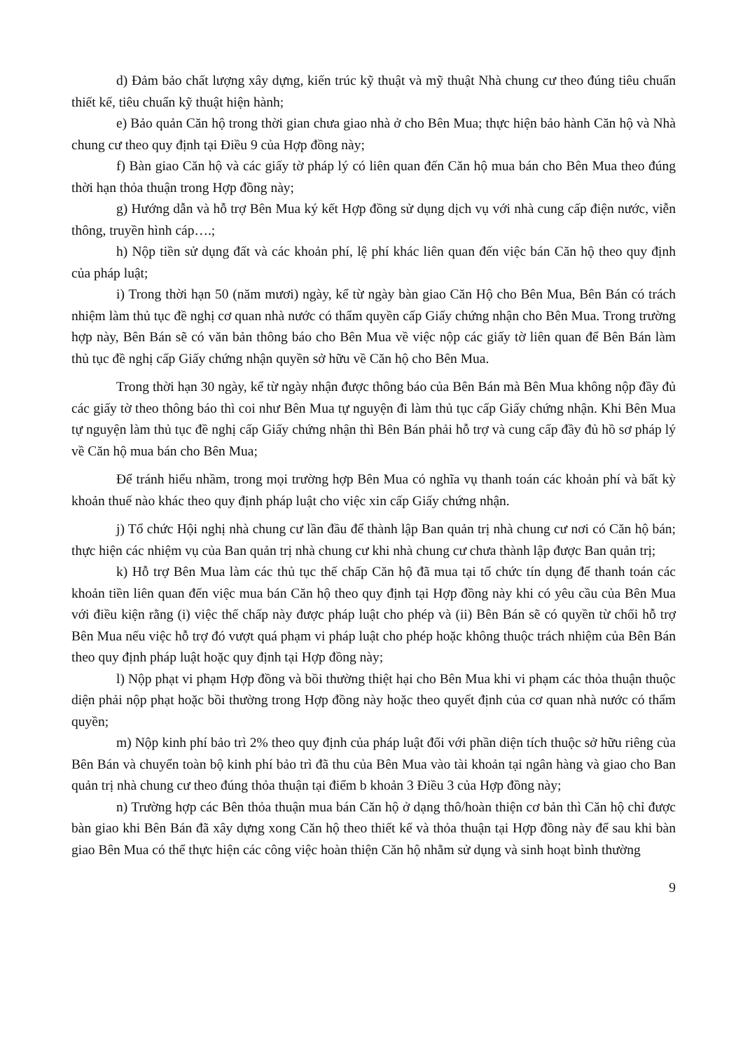d) Đảm bảo chất lượng xây dựng, kiến trúc kỹ thuật và mỹ thuật Nhà chung cư theo đúng tiêu chuẩn thiết kế, tiêu chuẩn kỹ thuật hiện hành;
e) Bảo quản Căn hộ trong thời gian chưa giao nhà ở cho Bên Mua; thực hiện bảo hành Căn hộ và Nhà chung cư theo quy định tại Điều 9 của Hợp đồng này;
f) Bàn giao Căn hộ và các giấy tờ pháp lý có liên quan đến Căn hộ mua bán cho Bên Mua theo đúng thời hạn thỏa thuận trong Hợp đồng này;
g) Hướng dẫn và hỗ trợ Bên Mua ký kết Hợp đồng sử dụng dịch vụ với nhà cung cấp điện nước, viễn thông, truyền hình cáp….;
h) Nộp tiền sử dụng đất và các khoản phí, lệ phí khác liên quan đến việc bán Căn hộ theo quy định của pháp luật;
i) Trong thời hạn 50 (năm mươi) ngày, kể từ ngày bàn giao Căn Hộ cho Bên Mua, Bên Bán có trách nhiệm làm thủ tục đề nghị cơ quan nhà nước có thẩm quyền cấp Giấy chứng nhận cho Bên Mua. Trong trường hợp này, Bên Bán sẽ có văn bản thông báo cho Bên Mua về việc nộp các giấy tờ liên quan để Bên Bán làm thủ tục đề nghị cấp Giấy chứng nhận quyền sở hữu về Căn hộ cho Bên Mua.
Trong thời hạn 30 ngày, kể từ ngày nhận được thông báo của Bên Bán mà Bên Mua không nộp đầy đủ các giấy tờ theo thông báo thì coi như Bên Mua tự nguyện đi làm thủ tục cấp Giấy chứng nhận. Khi Bên Mua tự nguyện làm thủ tục đề nghị cấp Giấy chứng nhận thì Bên Bán phải hỗ trợ và cung cấp đầy đủ hồ sơ pháp lý về Căn hộ mua bán cho Bên Mua;
Để tránh hiểu nhầm, trong mọi trường hợp Bên Mua có nghĩa vụ thanh toán các khoản phí và bất kỳ khoản thuế nào khác theo quy định pháp luật cho việc xin cấp Giấy chứng nhận.
j) Tổ chức Hội nghị nhà chung cư lần đầu để thành lập Ban quản trị nhà chung cư nơi có Căn hộ bán; thực hiện các nhiệm vụ của Ban quản trị nhà chung cư khi nhà chung cư chưa thành lập được Ban quản trị;
k) Hỗ trợ Bên Mua làm các thủ tục thế chấp Căn hộ đã mua tại tổ chức tín dụng để thanh toán các khoản tiền liên quan đến việc mua bán Căn hộ theo quy định tại Hợp đồng này khi có yêu cầu của Bên Mua với điều kiện rằng (i) việc thế chấp này được pháp luật cho phép và (ii) Bên Bán sẽ có quyền từ chối hỗ trợ Bên Mua nếu việc hỗ trợ đó vượt quá phạm vi pháp luật cho phép hoặc không thuộc trách nhiệm của Bên Bán theo quy định pháp luật hoặc quy định tại Hợp đồng này;
l) Nộp phạt vi phạm Hợp đồng và bồi thường thiệt hại cho Bên Mua khi vi phạm các thỏa thuận thuộc diện phải nộp phạt hoặc bồi thường trong Hợp đồng này hoặc theo quyết định của cơ quan nhà nước có thẩm quyền;
m) Nộp kinh phí bảo trì 2% theo quy định của pháp luật đối với phần diện tích thuộc sở hữu riêng của Bên Bán và chuyển toàn bộ kinh phí bảo trì đã thu của Bên Mua vào tài khoản tại ngân hàng và giao cho Ban quản trị nhà chung cư theo đúng thỏa thuận tại điểm b khoản 3 Điều 3 của Hợp đồng này;
n) Trường hợp các Bên thỏa thuận mua bán Căn hộ ở dạng thô/hoàn thiện cơ bản thì Căn hộ chỉ được bàn giao khi Bên Bán đã xây dựng xong Căn hộ theo thiết kế và thỏa thuận tại Hợp đồng này để sau khi bàn giao Bên Mua có thể thực hiện các công việc hoàn thiện Căn hộ nhằm sử dụng và sinh hoạt bình thường
9